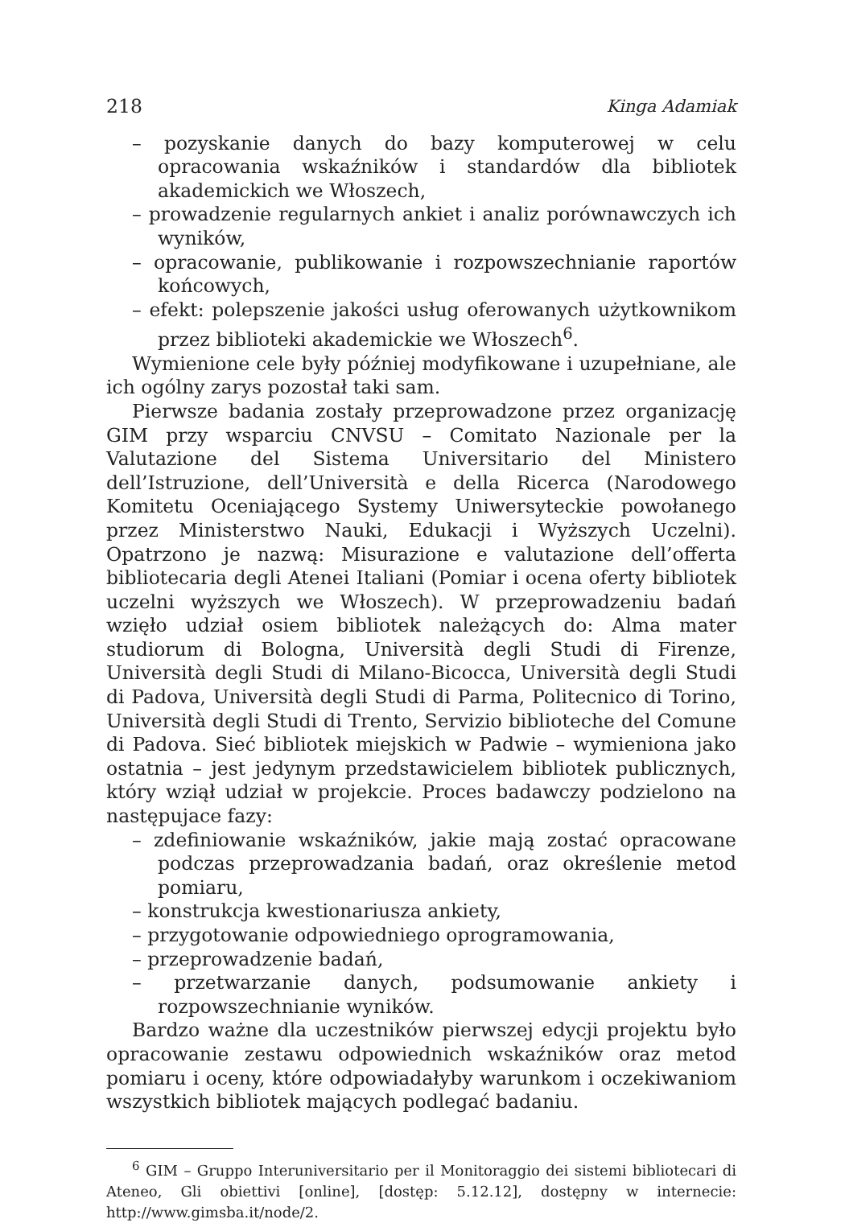218 Kinga Adamiak
– pozyskanie danych do bazy komputerowej w celu opracowania wskaźników i standardów dla bibliotek akademickich we Włoszech,
– prowadzenie regularnych ankiet i analiz porównawczych ich wyników,
– opracowanie, publikowanie i rozpowszechnianie raportów końcowych,
– efekt: polepszenie jakości usług oferowanych użytkownikom przez biblioteki akademickie we Włoszech<sup>6</sup>.
Wymienione cele były później modyfikowane i uzupełniane, ale ich ogólny zarys pozostał taki sam.
Pierwsze badania zostały przeprowadzone przez organizację GIM przy wsparciu CNVSU – Comitato Nazionale per la Valutazione del Sistema Universitario del Ministero dell’Istruzione, dell’Università e della Ricerca (Narodowego Komitetu Oceniającego Systemy Uniwersyteckie powołanego przez Ministerstwo Nauki, Edukacji i Wyższych Uczelni). Opatrzono je nazwą: Misurazione e valutazione dell’offerta bibliotecaria degli Atenei Italiani (Pomiar i ocena oferty bibliotek uczelni wyższych we Włoszech). W przeprowadzeniu badań wzięło udział osiem bibliotek należących do: Alma mater studiorum di Bologna, Università degli Studi di Firenze, Università degli Studi di Milano-Bicocca, Università degli Studi di Padova, Università degli Studi di Parma, Politecnico di Torino, Università degli Studi di Trento, Servizio biblioteche del Comune di Padova. Sieć bibliotek miejskich w Padwie – wymieniona jako ostatnia – jest jedynym przedstawicielem bibliotek publicznych, który wziął udział w projekcie. Proces badawczy podzielono na następujace fazy:
– zdefiniowanie wskaźników, jakie mają zostać opracowane podczas przeprowadzania badań, oraz określenie metod pomiaru,
– konstrukcja kwestionariusza ankiety,
– przygotowanie odpowiedniego oprogramowania,
– przeprowadzenie badań,
– przetwarzanie danych, podsumowanie ankiety i rozpowszechnianie wyników.
Bardzo ważne dla uczestników pierwszej edycji projektu było opracowanie zestawu odpowiednich wskaźników oraz metod pomiaru i oceny, które odpowiadałyby warunkom i oczekiwaniom wszystkich bibliotek mających podlegać badaniu.
<sup>6</sup> GIM – Gruppo Interuniversitario per il Monitoraggio dei sistemi bibliotecari di Ateneo, Gli obiettivi [online], [dostęp: 5.12.12], dostępny w internecie: http://www.gimsba.it/node/2.